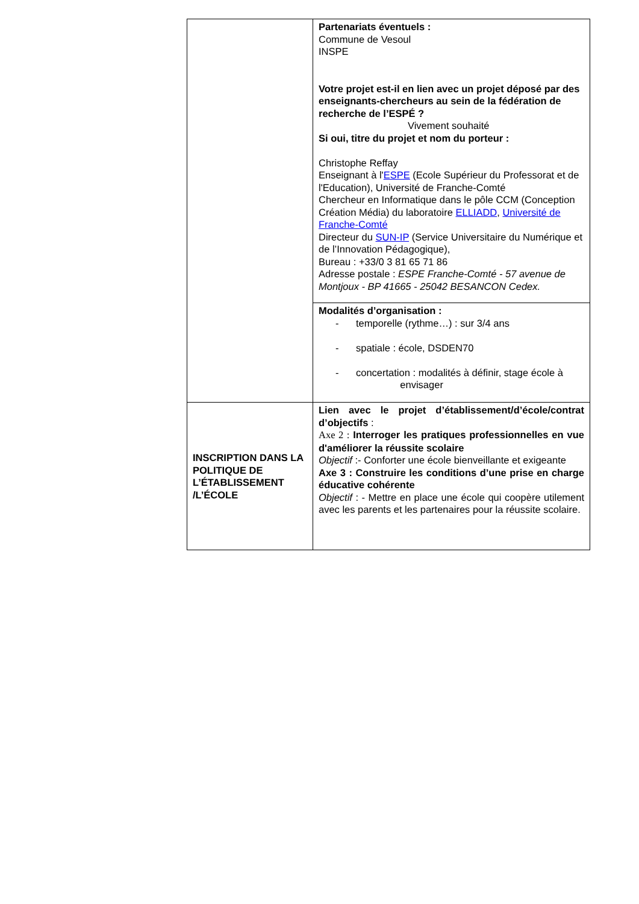| | Partenariats éventuels : Commune de Vesoul INSPE Votre projet est-il en lien avec un projet déposé par des enseignants-chercheurs au sein de la fédération de recherche de l’ESPÉ ? Vivement souhaité Si oui, titre du projet et nom du porteur : Christophe Reffay Enseignant à l' ESPE (Ecole Supérieur du Professorat et de l'Education), Université de Franche-Comté Chercheur en Informatique dans le pôle CCM (Conception Création Média) du laboratoire ELLIADD , Université de Franche-Comté Directeur du SUN-IP (Service Universitaire du Numérique et de l’Innovation Pédagogique), Bureau : +33/0 3 81 65 71 86 Adresse postale : ESPE Franche-Comté - 57 avenue de Montjoux - BP 41665 - 25042 BESANCON Cedex. |
| | Modalités d’organisation : - temporelle (rythme…) : sur 3/4 ans - spatiale : école, DSDEN70 - concertation : modalités à définir, stage école à envisager |
| INSCRIPTION DANS LA POLITIQUE DE L’ÉTABLISSEMENT /L’ÉCOLE | Lien avec le projet d’établissement/d’école/contrat d’objectifs : Axe 2 : Interroger les pratiques professionnelles en vue d'améliorer la réussite scolaire Objectif :- Conforter une école bienveillante et exigeante Axe 3 : Construire les conditions d’une prise en charge éducative cohérente Objectif : - Mettre en place une école qui coopère utilement avec les parents et les partenaires pour la réussite scolaire. |